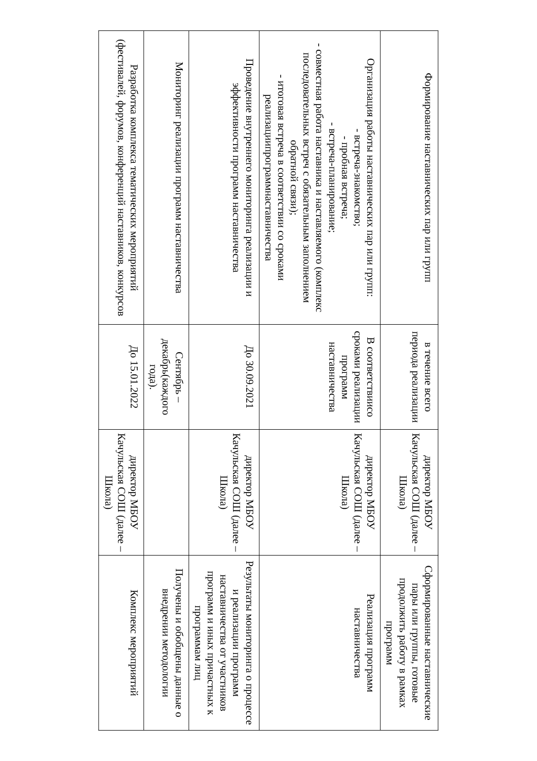| Формирование наставнических пар или групп | в течение всего периода реализации | директор МБОУ Качульская СОШ (далее –Школа) | Сформированные наставнические пары или группы, готовые продолжить работу в рамках программ |
| Организация работы наставнических пар или групп: - встреча-знакомство; - пробная встреча; - встреча-планирование; - совместная работа наставника и наставляемого (комплекс последовательных встреч с обязательным заполнением обратной связи); - итоговая встреча в соответствии со сроками реализациипрограммнаставничества | В соответствиисо сроками реализации программ наставничества | директор МБОУ Качульская СОШ (далее –Школа) | Реализация программ наставничества |
| Проведение внутреннего мониторинга реализации и эффективности программ наставничества | До 30.09.2021 | директор МБОУ Качульская СОШ (далее –Школа) | Результаты мониторинга о процессе и реализации программ наставничества от участников программ и иных причастных к программам лиц |
| Мониторинг реализации программ наставничества | Сентябрь – декабрь(каждого года). | | Получены и обобщены данные о внедрении методологии |
| Разработка комплекса тематических мероприятий (фестивалей, форумов, конференций наставников, конкурсов | До 15.01.2022 | директор МБОУ Качульская СОШ (далее –Школа) | Комплекс мероприятий |